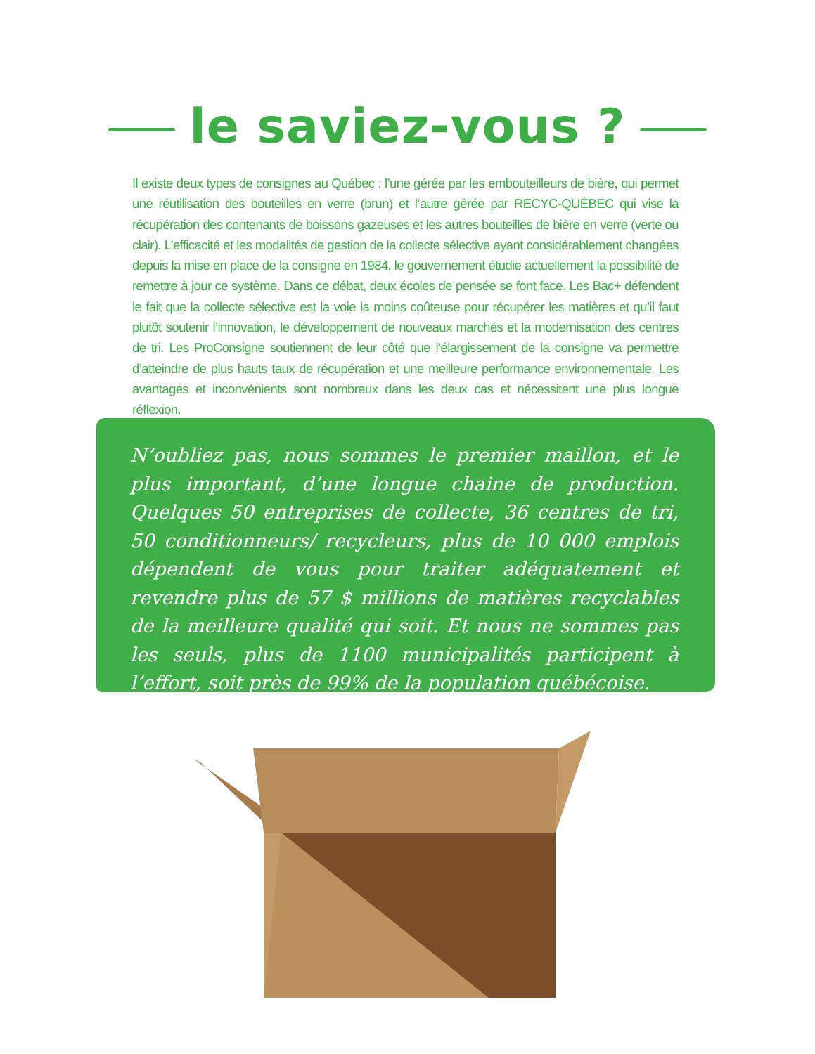le saviez-vous ?
Il existe deux types de consignes au Québec : l’une gérée par les embouteilleurs de bière, qui permet une réutilisation des bouteilles en verre (brun) et l’autre gérée par RECYC-QUÉBEC qui vise la récupération des contenants de boissons gazeuses et les autres bouteilles de bière en verre (verte ou clair). L’efficacité et les modalités de gestion de la collecte sélective ayant considérablement changées depuis la mise en place de la consigne en 1984, le gouvernement étudie actuellement la possibilité de remettre à jour ce système. Dans ce débat, deux écoles de pensée se font face. Les Bac+ défendent le fait que la collecte sélective est la voie la moins coûteuse pour récupérer les matières et qu’il faut plutôt soutenir l’innovation, le développement de nouveaux marchés et la modernisation des centres de tri. Les ProConsigne soutiennent de leur côté que l’élargissement de la consigne va permettre d’atteindre de plus hauts taux de récupération et une meilleure performance environnementale. Les avantages et inconvénients sont nombreux dans les deux cas et nécessitent une plus longue réflexion.
N’oubliez pas, nous sommes le premier maillon, et le plus important, d’une longue chaine de production. Quelques 50 entreprises de collecte, 36 centres de tri, 50 conditionneurs/ recycleurs, plus de 10 000 emplois dépendent de vous pour traiter adéquatement et revendre plus de 57 $ millions de matières recyclables de la meilleure qualité qui soit. Et nous ne sommes pas les seuls, plus de 1100 municipalités participent à l’effort, soit près de 99% de la population québécoise.